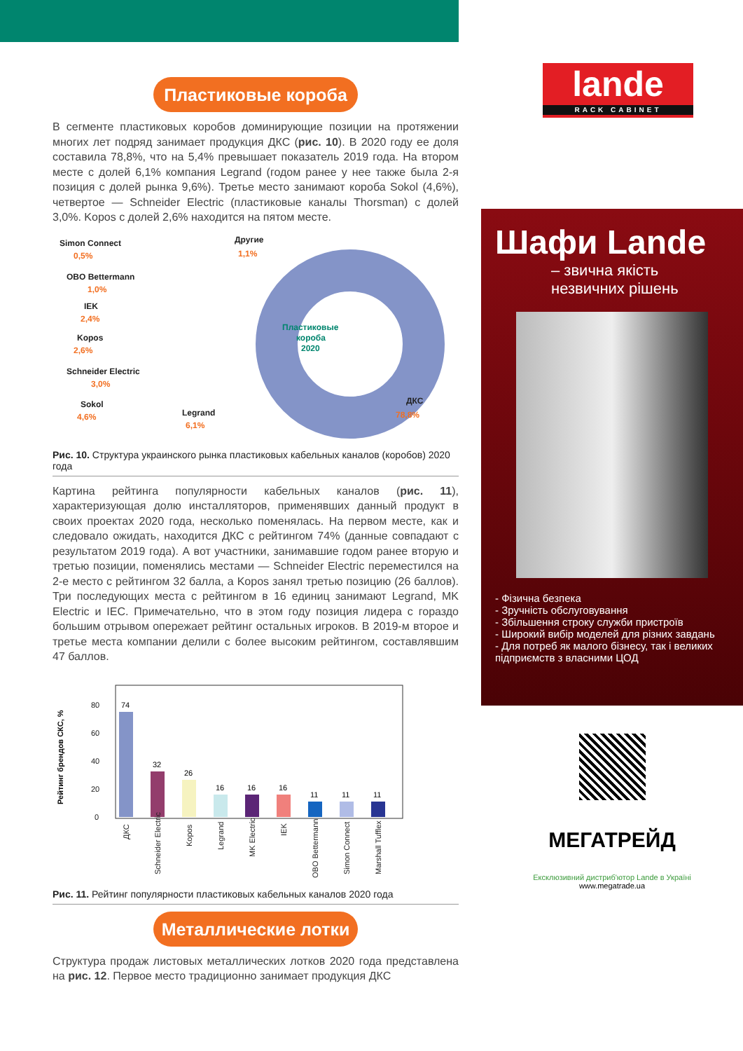Пластиковые короба
В сегменте пластиковых коробов доминирующие позиции на протяжении многих лет подряд занимает продукция ДКС (рис. 10). В 2020 году ее доля составила 78,8%, что на 5,4% превышает показатель 2019 года. На втором месте с долей 6,1% компания Legrand (годом ранее у нее также была 2-я позиция с долей рынка 9,6%). Третье место занимают короба Sokol (4,6%), четвертое — Schneider Electric (пластиковые каналы Thorsman) с долей 3,0%. Kopos с долей 2,6% находится на пятом месте.
Simon Connect
0,5%
OBO Bettermann
1,0%
IEK
2,4%
Kopos
2,6%
Schneider Electric
3,0%
Sokol
4,6%
Legrand
6,1%
Другие
1,1%
ДКС
78,8%
Пластиковые
короба
2020
Рис. 10. Структура украинского рынка пластиковых кабельных каналов (коробов) 2020 года
Картина рейтинга популярности кабельных каналов (рис. 11), характеризующая долю инсталляторов, применявших данный продукт в своих проектах 2020 года, несколько поменялась. На первом месте, как и следовало ожидать, находится ДКС с рейтингом 74% (данные совпадают с результатом 2019 года). А вот участники, занимавшие годом ранее вторую и третью позиции, поменялись местами — Schneider Electric переместился на 2-е место с рейтингом 32 балла, а Kopos занял третью позицию (26 баллов). Три последующих места с рейтингом в 16 единиц занимают Legrand, MK Electric и IEC. Примечательно, что в этом году позиция лидера с гораздо большим отрывом опережает рейтинг остальных игроков. В 2019-м второе и третье места компании делили с более высоким рейтингом, составлявшим 47 баллов.
Рейтинг брендов СКС, %
80
60
40
20
0
74
32
26
16
16
16
11
11
11
ДКС
Schneider Electric
Kopos
Legrand
MK Electric
IEK
OBO Bettermann
Simon Connect
Marshall Tufflex
Рис. 11. Рейтинг популярности пластиковых кабельных каналов 2020 года
Металлические лотки
Структура продаж листовых металлических лотков 2020 года представлена на рис. 12. Первое место традиционно занимает продукция ДКС
lande
RACK CABINET
Шафи Lande
– звична якість
незвичних рішень
- Фізична безпека
- Зручність обслуговування
- Збільшення строку служби пристроїв
- Широкий вибір моделей для різних завдань
- Для потреб як малого бізнесу, так і великих підприємств з власними ЦОД
МЕГАТРЕЙД
Ексклюзивний дистриб'ютор Lande в Україні
www.megatrade.ua